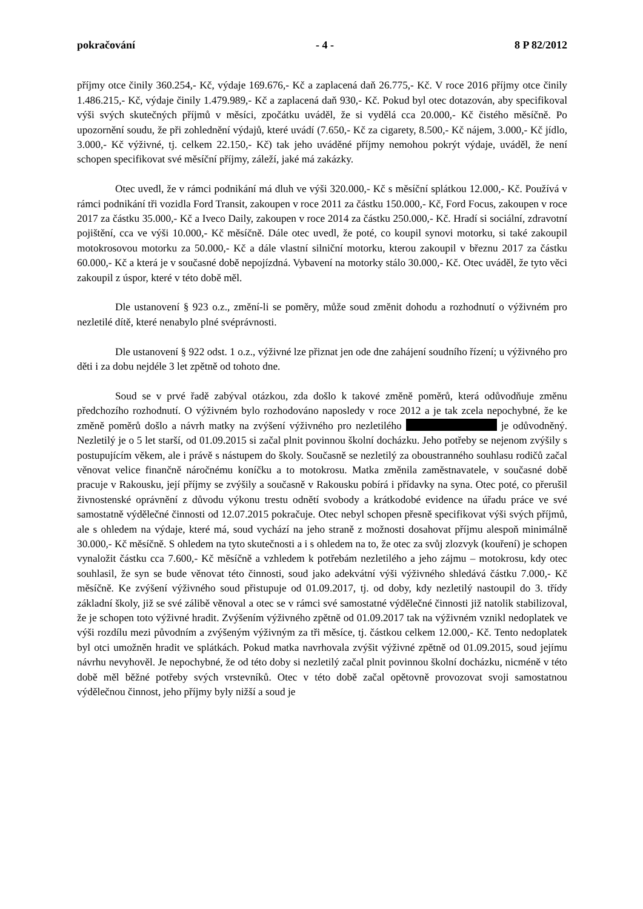pokračování - 4 - 8 P 82/2012
příjmy otce činily 360.254,- Kč, výdaje 169.676,- Kč a zaplacená daň 26.775,- Kč. V roce 2016 příjmy otce činily 1.486.215,- Kč, výdaje činily 1.479.989,- Kč a zaplacená daň 930,- Kč. Pokud byl otec dotazován, aby specifikoval výši svých skutečných příjmů v měsíci, zpočátku uváděl, že si vydělá cca 20.000,- Kč čistého měsíčně. Po upozornění soudu, že při zohlednění výdajů, které uvádí (7.650,- Kč za cigarety, 8.500,- Kč nájem, 3.000,- Kč jídlo, 3.000,- Kč výživné, tj. celkem 22.150,- Kč) tak jeho uváděné příjmy nemohou pokrýt výdaje, uváděl, že není schopen specifikovat své měsíční příjmy, záleží, jaké má zakázky.
Otec uvedl, že v rámci podnikání má dluh ve výši 320.000,- Kč s měsíční splátkou 12.000,- Kč. Používá v rámci podnikání tři vozidla Ford Transit, zakoupen v roce 2011 za částku 150.000,- Kč, Ford Focus, zakoupen v roce 2017 za částku 35.000,- Kč a Iveco Daily, zakoupen v roce 2014 za částku 250.000,- Kč. Hradí si sociální, zdravotní pojištění, cca ve výši 10.000,- Kč měsíčně. Dále otec uvedl, že poté, co koupil synovi motorku, si také zakoupil motokrosovou motorku za 50.000,- Kč a dále vlastní silniční motorku, kterou zakoupil v březnu 2017 za částku 60.000,- Kč a která je v současné době nepojízdná. Vybavení na motorky stálo 30.000,- Kč. Otec uváděl, že tyto věci zakoupil z úspor, které v této době měl.
Dle ustanovení § 923 o.z., změní-li se poměry, může soud změnit dohodu a rozhodnutí o výživném pro nezletilé dítě, které nenabylo plné svéprávnosti.
Dle ustanovení § 922 odst. 1 o.z., výživné lze přiznat jen ode dne zahájení soudního řízení; u výživného pro děti i za dobu nejdéle 3 let zpětně od tohoto dne.
Soud se v prvé řadě zabýval otázkou, zda došlo k takové změně poměrů, která odůvodňuje změnu předchozího rozhodnutí. O výživném bylo rozhodováno naposledy v roce 2012 a je tak zcela nepochybné, že ke změně poměrů došlo a návrh matky na zvýšení výživného pro nezletilého je odůvodněný. Nezletilý je o 5 let starší, od 01.09.2015 si začal plnit povinnou školní docházku. Jeho potřeby se nejenom zvýšily s postupujícím věkem, ale i právě s nástupem do školy. Současně se nezletilý za oboustranného souhlasu rodičů začal věnovat velice finančně náročnému koníčku a to motokrosu. Matka změnila zaměstnavatele, v současné době pracuje v Rakousku, její příjmy se zvýšily a současně v Rakousku pobírá i přídavky na syna. Otec poté, co přerušil živnostenské oprávnění z důvodu výkonu trestu odnětí svobody a krátkodobé evidence na úřadu práce ve své samostatně výdělečné činnosti od 12.07.2015 pokračuje. Otec nebyl schopen přesně specifikovat výši svých příjmů, ale s ohledem na výdaje, které má, soud vychází na jeho straně z možnosti dosahovat příjmu alespoň minimálně 30.000,- Kč měsíčně. S ohledem na tyto skutečnosti a i s ohledem na to, že otec za svůj zlozvyk (kouření) je schopen vynaložit částku cca 7.600,- Kč měsíčně a vzhledem k potřebám nezletilého a jeho zájmu – motokrosu, kdy otec souhlasil, že syn se bude věnovat této činnosti, soud jako adekvátní výši výživného shledává částku 7.000,- Kč měsíčně. Ke zvýšení výživného soud přistupuje od 01.09.2017, tj. od doby, kdy nezletilý nastoupil do 3. třídy základní školy, již se své zálibě věnoval a otec se v rámci své samostatné výdělečné činnosti již natolik stabilizoval, že je schopen toto výživné hradit. Zvýšením výživného zpětně od 01.09.2017 tak na výživném vznikl nedoplatek ve výši rozdílu mezi původním a zvýšeným výživným za tři měsíce, tj. částkou celkem 12.000,- Kč. Tento nedoplatek byl otci umožněn hradit ve splátkách. Pokud matka navrhovala zvýšit výživné zpětně od 01.09.2015, soud jejímu návrhu nevyhověl. Je nepochybné, že od této doby si nezletilý začal plnit povinnou školní docházku, nicméně v této době měl běžné potřeby svých vrstevníků. Otec v této době začal opětovně provozovat svoji samostatnou výdělečnou činnost, jeho příjmy byly nižší a soud je